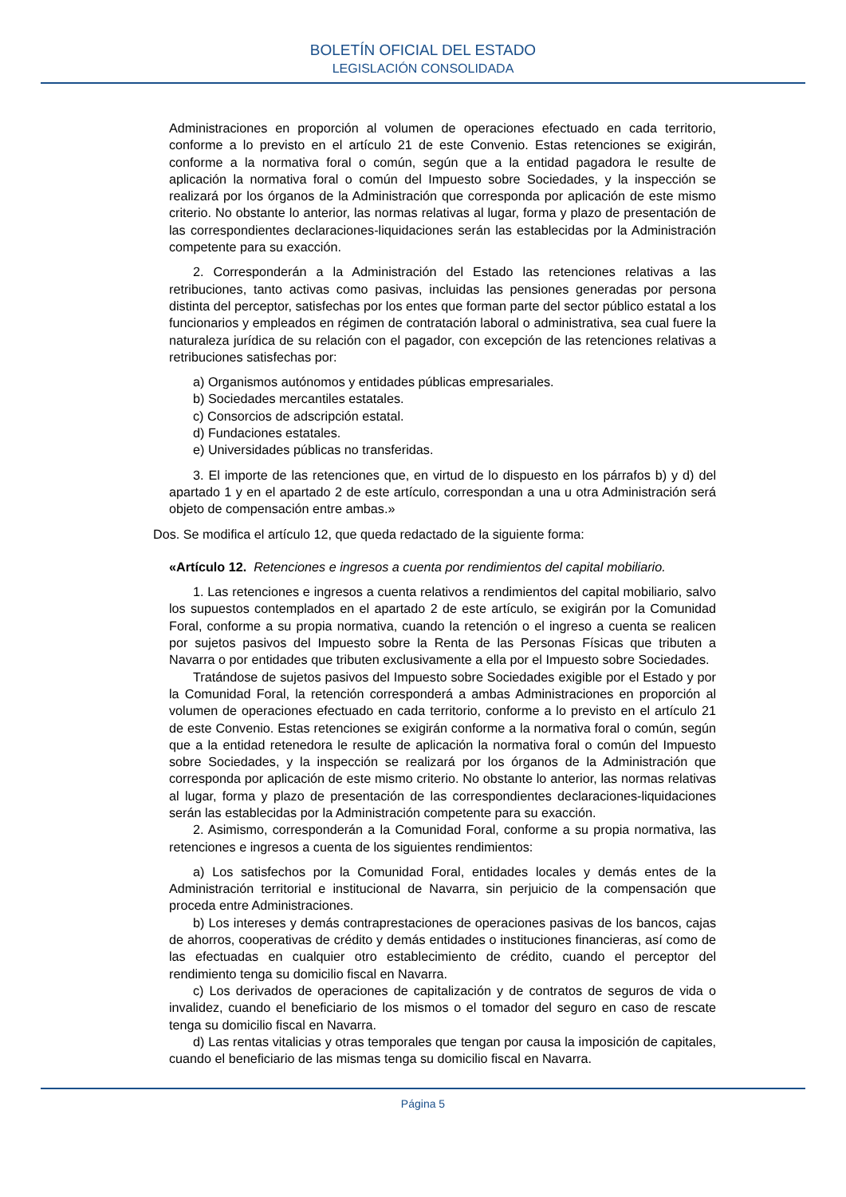BOLETÍN OFICIAL DEL ESTADO
LEGISLACIÓN CONSOLIDADA
Administraciones en proporción al volumen de operaciones efectuado en cada territorio, conforme a lo previsto en el artículo 21 de este Convenio. Estas retenciones se exigirán, conforme a la normativa foral o común, según que a la entidad pagadora le resulte de aplicación la normativa foral o común del Impuesto sobre Sociedades, y la inspección se realizará por los órganos de la Administración que corresponda por aplicación de este mismo criterio. No obstante lo anterior, las normas relativas al lugar, forma y plazo de presentación de las correspondientes declaraciones-liquidaciones serán las establecidas por la Administración competente para su exacción.
2. Corresponderán a la Administración del Estado las retenciones relativas a las retribuciones, tanto activas como pasivas, incluidas las pensiones generadas por persona distinta del perceptor, satisfechas por los entes que forman parte del sector público estatal a los funcionarios y empleados en régimen de contratación laboral o administrativa, sea cual fuere la naturaleza jurídica de su relación con el pagador, con excepción de las retenciones relativas a retribuciones satisfechas por:
a) Organismos autónomos y entidades públicas empresariales.
b) Sociedades mercantiles estatales.
c) Consorcios de adscripción estatal.
d) Fundaciones estatales.
e) Universidades públicas no transferidas.
3. El importe de las retenciones que, en virtud de lo dispuesto en los párrafos b) y d) del apartado 1 y en el apartado 2 de este artículo, correspondan a una u otra Administración será objeto de compensación entre ambas.»
Dos. Se modifica el artículo 12, que queda redactado de la siguiente forma:
«Artículo 12. Retenciones e ingresos a cuenta por rendimientos del capital mobiliario.
1. Las retenciones e ingresos a cuenta relativos a rendimientos del capital mobiliario, salvo los supuestos contemplados en el apartado 2 de este artículo, se exigirán por la Comunidad Foral, conforme a su propia normativa, cuando la retención o el ingreso a cuenta se realicen por sujetos pasivos del Impuesto sobre la Renta de las Personas Físicas que tributen a Navarra o por entidades que tributen exclusivamente a ella por el Impuesto sobre Sociedades.
Tratándose de sujetos pasivos del Impuesto sobre Sociedades exigible por el Estado y por la Comunidad Foral, la retención corresponderá a ambas Administraciones en proporción al volumen de operaciones efectuado en cada territorio, conforme a lo previsto en el artículo 21 de este Convenio. Estas retenciones se exigirán conforme a la normativa foral o común, según que a la entidad retenedora le resulte de aplicación la normativa foral o común del Impuesto sobre Sociedades, y la inspección se realizará por los órganos de la Administración que corresponda por aplicación de este mismo criterio. No obstante lo anterior, las normas relativas al lugar, forma y plazo de presentación de las correspondientes declaraciones-liquidaciones serán las establecidas por la Administración competente para su exacción.
2. Asimismo, corresponderán a la Comunidad Foral, conforme a su propia normativa, las retenciones e ingresos a cuenta de los siguientes rendimientos:
a) Los satisfechos por la Comunidad Foral, entidades locales y demás entes de la Administración territorial e institucional de Navarra, sin perjuicio de la compensación que proceda entre Administraciones.
b) Los intereses y demás contraprestaciones de operaciones pasivas de los bancos, cajas de ahorros, cooperativas de crédito y demás entidades o instituciones financieras, así como de las efectuadas en cualquier otro establecimiento de crédito, cuando el perceptor del rendimiento tenga su domicilio fiscal en Navarra.
c) Los derivados de operaciones de capitalización y de contratos de seguros de vida o invalidez, cuando el beneficiario de los mismos o el tomador del seguro en caso de rescate tenga su domicilio fiscal en Navarra.
d) Las rentas vitalicias y otras temporales que tengan por causa la imposición de capitales, cuando el beneficiario de las mismas tenga su domicilio fiscal en Navarra.
Página 5